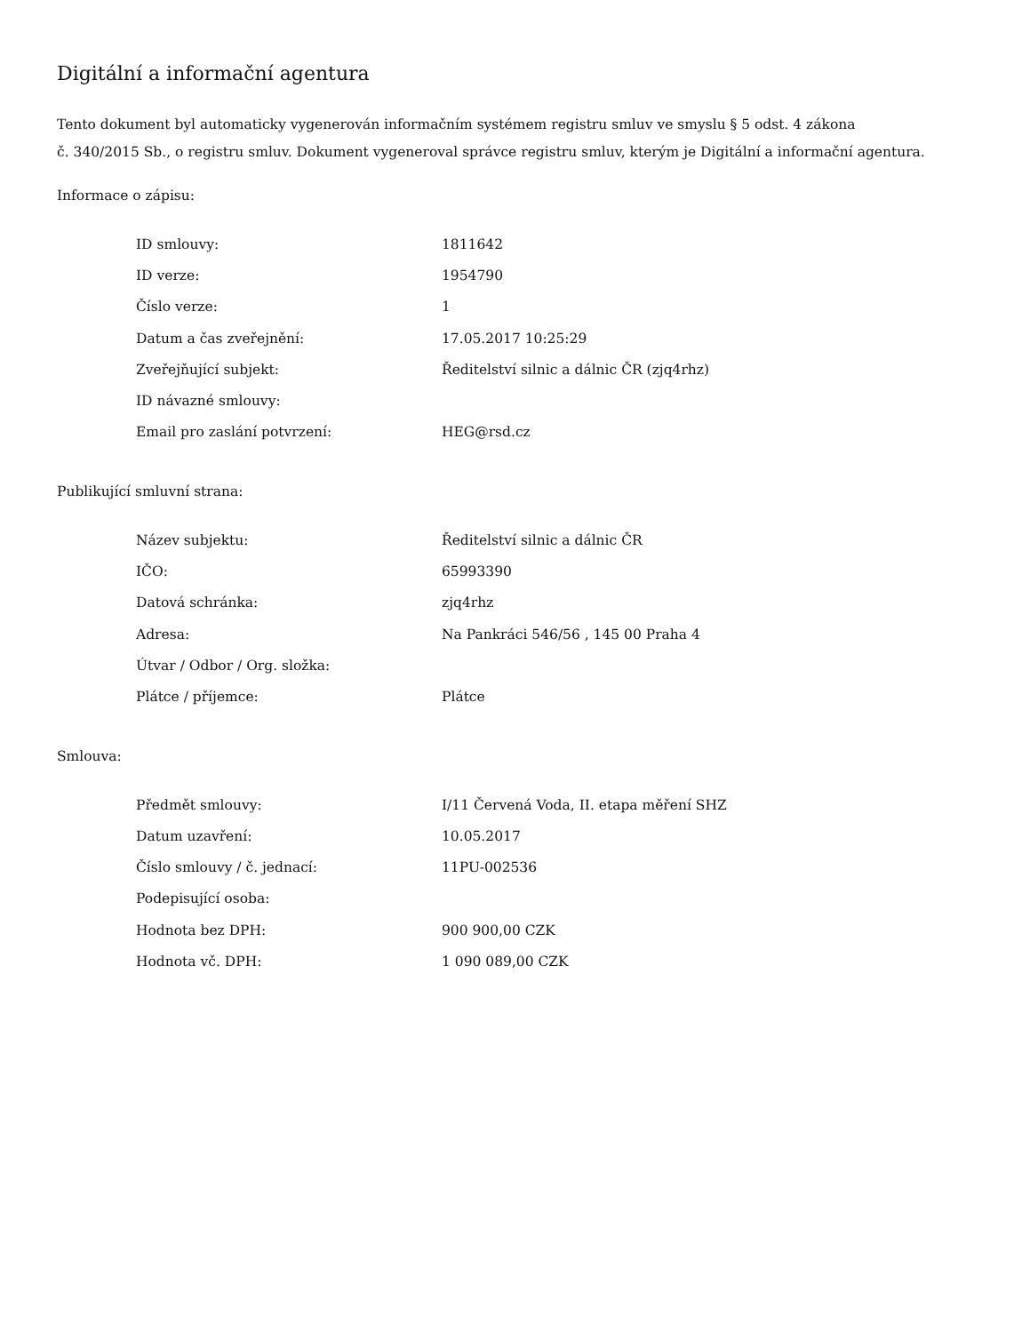Digitální a informační agentura
Tento dokument byl automaticky vygenerován informačním systémem registru smluv ve smyslu § 5 odst. 4 zákona
č. 340/2015 Sb., o registru smluv. Dokument vygeneroval správce registru smluv, kterým je Digitální a informační agentura.
Informace o zápisu:
| ID smlouvy: | 1811642 |
| ID verze: | 1954790 |
| Číslo verze: | 1 |
| Datum a čas zveřejnění: | 17.05.2017 10:25:29 |
| Zveřejňující subjekt: | Ředitelství silnic a dálnic ČR (zjq4rhz) |
| ID návazné smlouvy: | |
| Email pro zaslání potvrzení: | HEG@rsd.cz |
Publikující smluvní strana:
| Název subjektu: | Ředitelství silnic a dálnic ČR |
| IČO: | 65993390 |
| Datová schránka: | zjq4rhz |
| Adresa: | Na Pankráci 546/56 , 145 00 Praha 4 |
| Útvar / Odbor / Org. složka: | |
| Plátce / příjemce: | Plátce |
Smlouva:
| Předmět smlouvy: | I/11 Červená Voda, II. etapa měření SHZ |
| Datum uzavření: | 10.05.2017 |
| Číslo smlouvy / č. jednací: | 11PU-002536 |
| Podepisující osoba: | |
| Hodnota bez DPH: | 900 900,00 CZK |
| Hodnota vč. DPH: | 1 090 089,00 CZK |